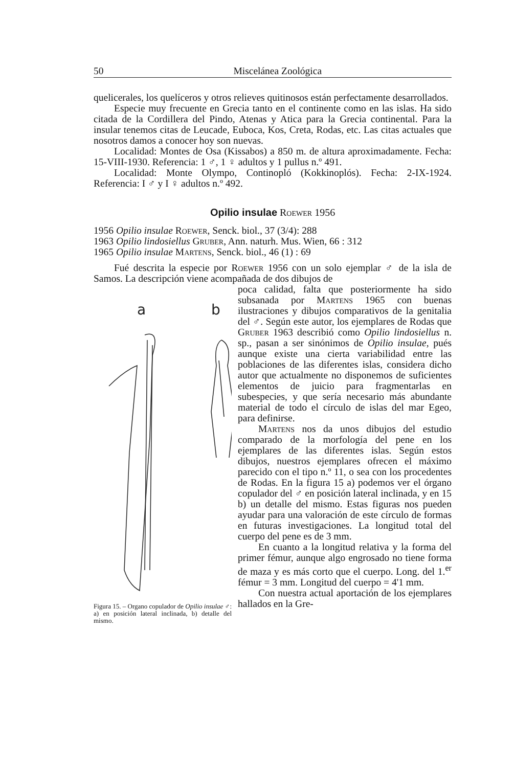50 Miscelánea Zoológica
quelicerales, los quelíceros y otros relieves quitinosos están perfectamente desarrollados.
Especie muy frecuente en Grecia tanto en el continente como en las islas. Ha sido citada de la Cordillera del Pindo, Atenas y Atica para la Grecia continental. Para la insular tenemos citas de Leucade, Euboca, Kos, Creta, Rodas, etc. Las citas actuales que nosotros damos a conocer hoy son nuevas.
Localidad: Montes de Osa (Kissabos) a 850 m. de altura aproximadamente. Fecha: 15-VIII-1930. Referencia: 1 ♂, 1 ♀ adultos y 1 pullus n.º 491.
Localidad: Monte Olympo, Continopló (Kokkinoplós). Fecha: 2-IX-1924. Referencia: I ♂ y I ♀ adultos n.º 492.
Opilio insulae Roewer 1956
1956 Opilio insulae Roewer, Senck. biol., 37 (3/4): 288
1963 Opilio lindosiellus Gruber, Ann. naturh. Mus. Wien, 66 : 312
1965 Opilio insulae Martens, Senck. biol., 46 (1) : 69
Fué descrita la especie por Roewer 1956 con un solo ejemplar ♂ de la isla de Samos. La descripción viene acompañada de dos dibujos de
a
b
Figura 15. – Organo copulador de Opilio insulae ♂: a) en posición lateral inclinada, b) detalle del mismo.
poca calidad, falta que posteriormente ha sido subsanada por Martens 1965 con buenas ilustraciones y dibujos comparativos de la genitalia del ♂. Según este autor, los ejemplares de Rodas que Gruber 1963 describió como Opilio lindosiellus n. sp., pasan a ser sinónimos de Opilio insulae, pués aunque existe una cierta variabilidad entre las poblaciones de las diferentes islas, considera dicho autor que actualmente no disponemos de suficientes elementos de juicio para fragmentarlas en subespecies, y que sería necesario más abundante material de todo el círculo de islas del mar Egeo, para definirse.
Martens nos da unos dibujos del estudio comparado de la morfología del pene en los ejemplares de las diferentes islas. Según estos dibujos, nuestros ejemplares ofrecen el máximo parecido con el tipo n.º 11, o sea con los procedentes de Rodas. En la figura 15 a) podemos ver el órgano copulador del ♂ en posición lateral inclinada, y en 15 b) un detalle del mismo. Estas figuras nos pueden ayudar para una valoración de este círculo de formas en futuras investigaciones. La longitud total del cuerpo del pene es de 3 mm.
En cuanto a la longitud relativa y la forma del primer fémur, aunque algo engrosado no tiene forma de maza y es más corto que el cuerpo. Long. del 1.<sup>er</sup> fémur = 3 mm. Longitud del cuerpo = 4'1 mm.
Con nuestra actual aportación de los ejemplares hallados en la Gre-